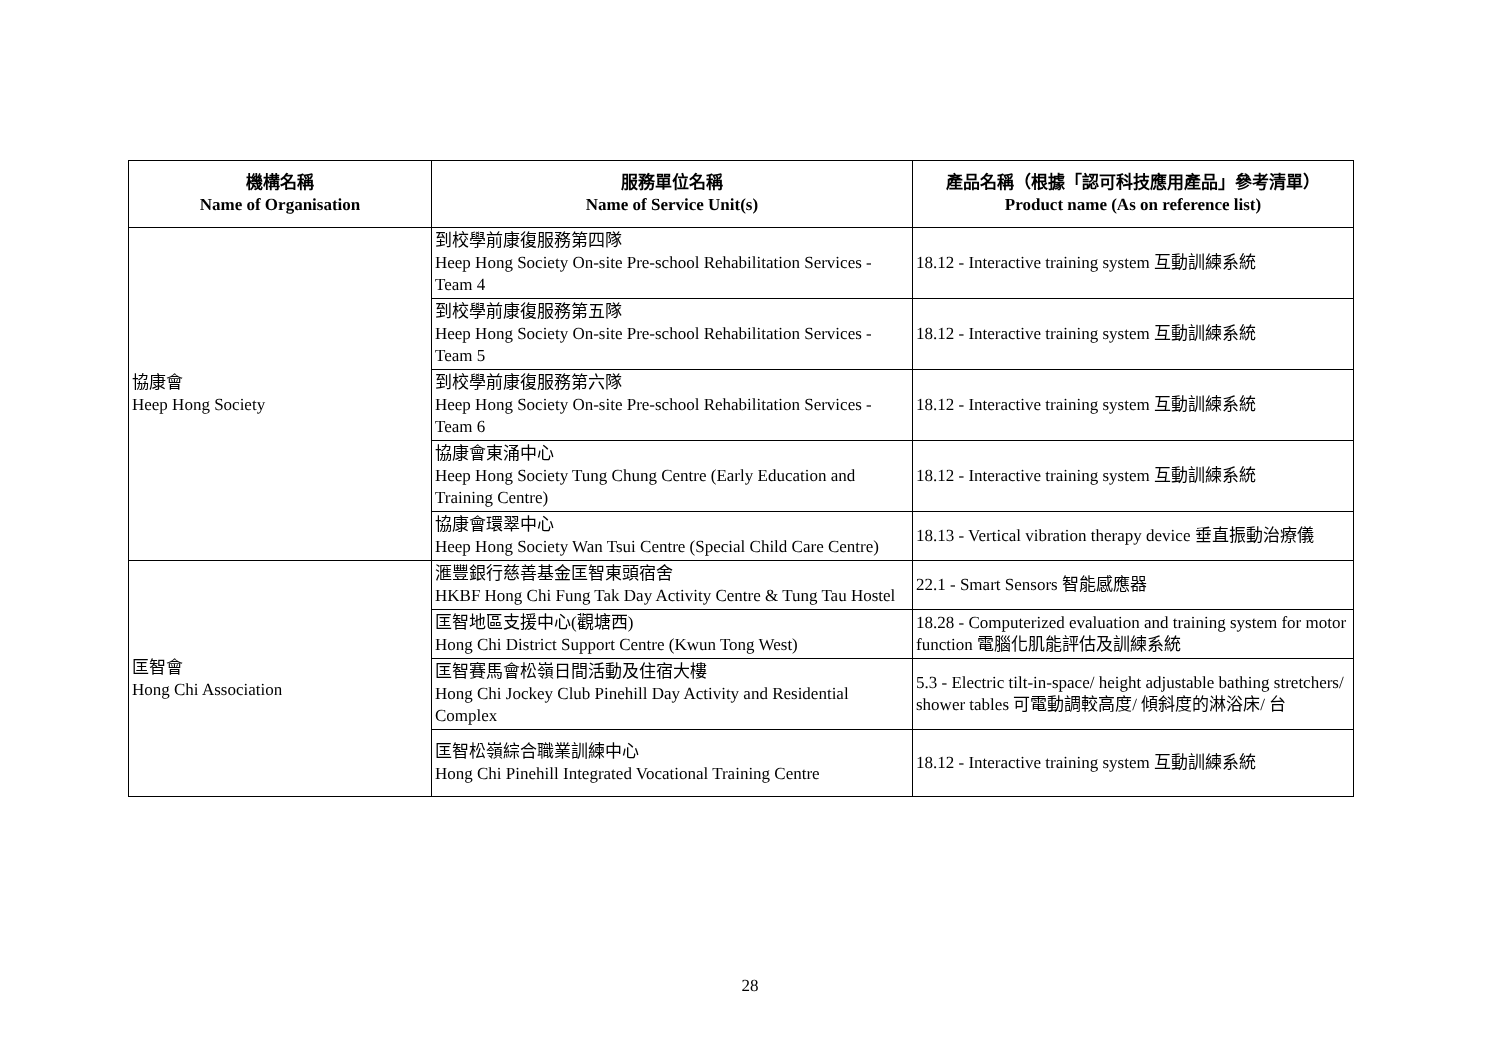| 機構名稱 Name of Organisation | 服務單位名稱 Name of Service Unit(s) | 產品名稱（根據「認可科技應用產品」參考清單） Product name (As on reference list) |
| --- | --- | --- |
| 協康會 Heep Hong Society | 到校學前康復服務第四隊 Heep Hong Society On-site Pre-school Rehabilitation Services - Team 4 | 18.12 - Interactive training system 互動訓練系統 |
| | 到校學前康復服務第五隊 Heep Hong Society On-site Pre-school Rehabilitation Services - Team 5 | 18.12 - Interactive training system 互動訓練系統 |
| | 到校學前康復服務第六隊 Heep Hong Society On-site Pre-school Rehabilitation Services - Team 6 | 18.12 - Interactive training system 互動訓練系統 |
| | 協康會東涌中心 Heep Hong Society Tung Chung Centre (Early Education and Training Centre) | 18.12 - Interactive training system 互動訓練系統 |
| | 協康會環翠中心 Heep Hong Society Wan Tsui Centre (Special Child Care Centre) | 18.13 - Vertical vibration therapy device 垂直振動治療儀 |
| 匡智會 Hong Chi Association | 滙豐銀行慈善基金匡智東頭宿舍 HKBF Hong Chi Fung Tak Day Activity Centre & Tung Tau Hostel | 22.1 - Smart Sensors 智能感應器 |
| | 匡智地區支援中心(觀塘西) Hong Chi District Support Centre (Kwun Tong West) | 18.28 - Computerized evaluation and training system for motor function 電腦化肌能評估及訓練系統 |
| | 匡智賽馬會松嶺日間活動及住宿大樓 Hong Chi Jockey Club Pinehill Day Activity and Residential Complex | 5.3 - Electric tilt-in-space/ height adjustable bathing stretchers/ shower tables 可電動調較高度/ 傾斜度的淋浴床/ 台 |
| | 匡智松嶺綜合職業訓練中心 Hong Chi Pinehill Integrated Vocational Training Centre | 18.12 - Interactive training system 互動訓練系統 |
28